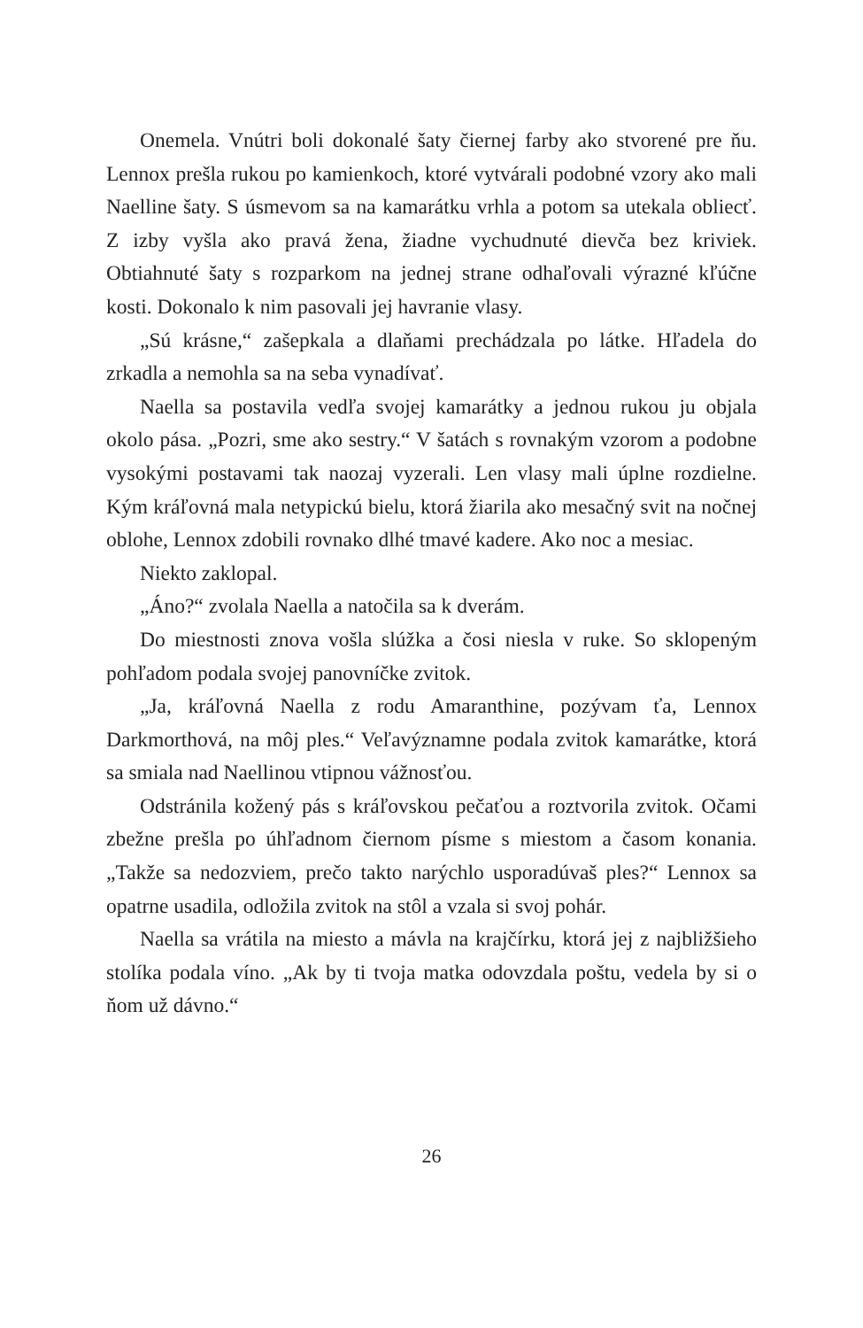Onemela. Vnútri boli dokonalé šaty čiernej farby ako stvorené pre ňu. Lennox prešla rukou po kamienkoch, ktoré vytvárali podobné vzory ako mali Naelline šaty. S úsmevom sa na kamarátku vrhla a potom sa utekala obliecť. Z izby vyšla ako pravá žena, žiadne vychudnuté dievča bez kriviek. Obtiahnuté šaty s rozparkom na jednej strane odhaľovali výrazné kľúčne kosti. Dokonalo k nim pasovali jej havranie vlasy.
„Sú krásne,“ zašepkala a dlaňami prechádzala po látke. Hľadela do zrkadla a nemohla sa na seba vynadívať.
Naella sa postavila vedľa svojej kamarátky a jednou rukou ju objala okolo pása. „Pozri, sme ako sestry.“ V šatách s rovnakým vzorom a podobne vysokými postavami tak naozaj vyzerali. Len vlasy mali úplne rozdielne. Kým kráľovná mala netypickú bielu, ktorá žiarila ako mesačný svit na nočnej oblohe, Lennox zdobili rovnako dlhé tmavé kadere. Ako noc a mesiac.
Niekto zaklopal.
„Áno?“ zvolala Naella a natočila sa k dverám.
Do miestnosti znova vošla slúžka a čosi niesla v ruke. So sklopeným pohľadom podala svojej panovníčke zvitok.
„Ja, kráľovná Naella z rodu Amaranthine, pozývam ťa, Lennox Darkmorthová, na môj ples.“ Veľavýznamne podala zvitok kamarátke, ktorá sa smiala nad Naellinou vtipnou vážnosťou.
Odstránila kožený pás s kráľovskou pečaťou a roztvorila zvitok. Očami zbežne prešla po úhľadnom čiernom písme s miestom a časom konania. „Takže sa nedozviem, prečo takto narýchlo usporadúvaš ples?“ Lennox sa opatrne usadila, odložila zvitok na stôl a vzala si svoj pohár.
Naella sa vrátila na miesto a mávla na krajčírku, ktorá jej z najbližšieho stolíka podala víno. „Ak by ti tvoja matka odovzdala poštu, vedela by si o ňom už dávno.“
26